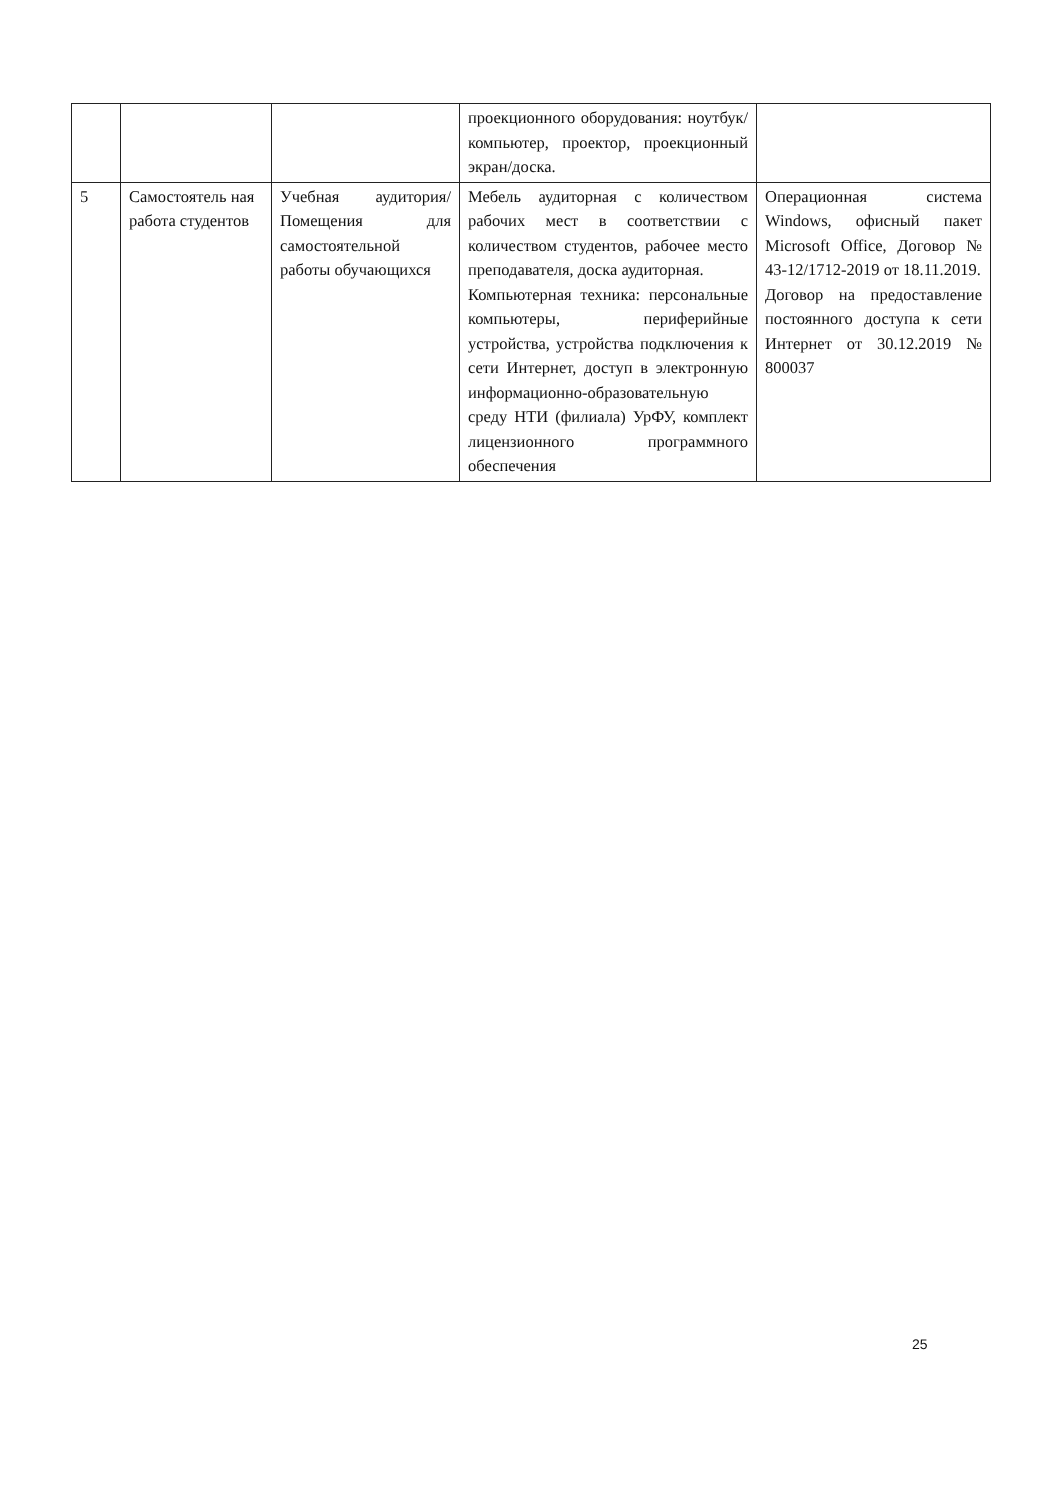| | | | проекционного оборудования: ноутбук/компьютер, проектор, проекционный экран/доска. | |
| 5 | Самостоятель ная работа студентов | Учебная аудитория/ Помещения для самостоятельной работы обучающихся | Мебель аудиторная с количеством рабочих мест в соответствии с количеством студентов, рабочее место преподавателя, доска аудиторная. Компьютерная техника: персональные компьютеры, периферийные устройства, устройства подключения к сети Интернет, доступ в электронную информационно-образовательную среду НТИ (филиала) УрФУ, комплект лицензионного программного обеспечения | Операционная система Windows, офисный пакет Microsoft Office, Договор № 43-12/1712-2019 от 18.11.2019. Договор на предоставление постоянного доступа к сети Интернет от 30.12.2019 № 800037 |
25